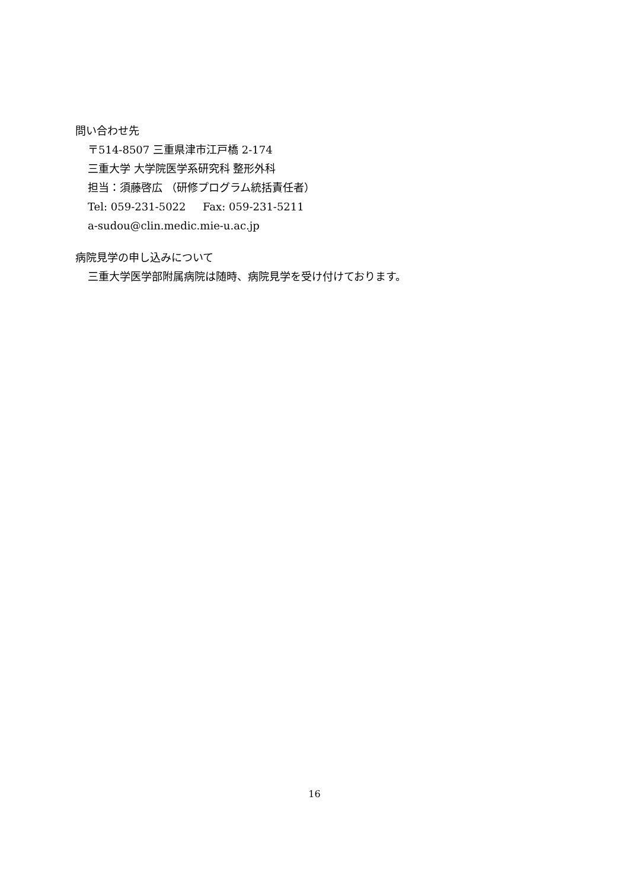問い合わせ先
〒514-8507 三重県津市江戸橋 2-174
三重大学 大学院医学系研究科 整形外科
担当：須藤啓広 （研修プログラム統括責任者）
Tel: 059-231-5022 Fax: 059-231-5211
a-sudou@clin.medic.mie-u.ac.jp
病院見学の申し込みについて
三重大学医学部附属病院は随時、病院見学を受け付けております。
16